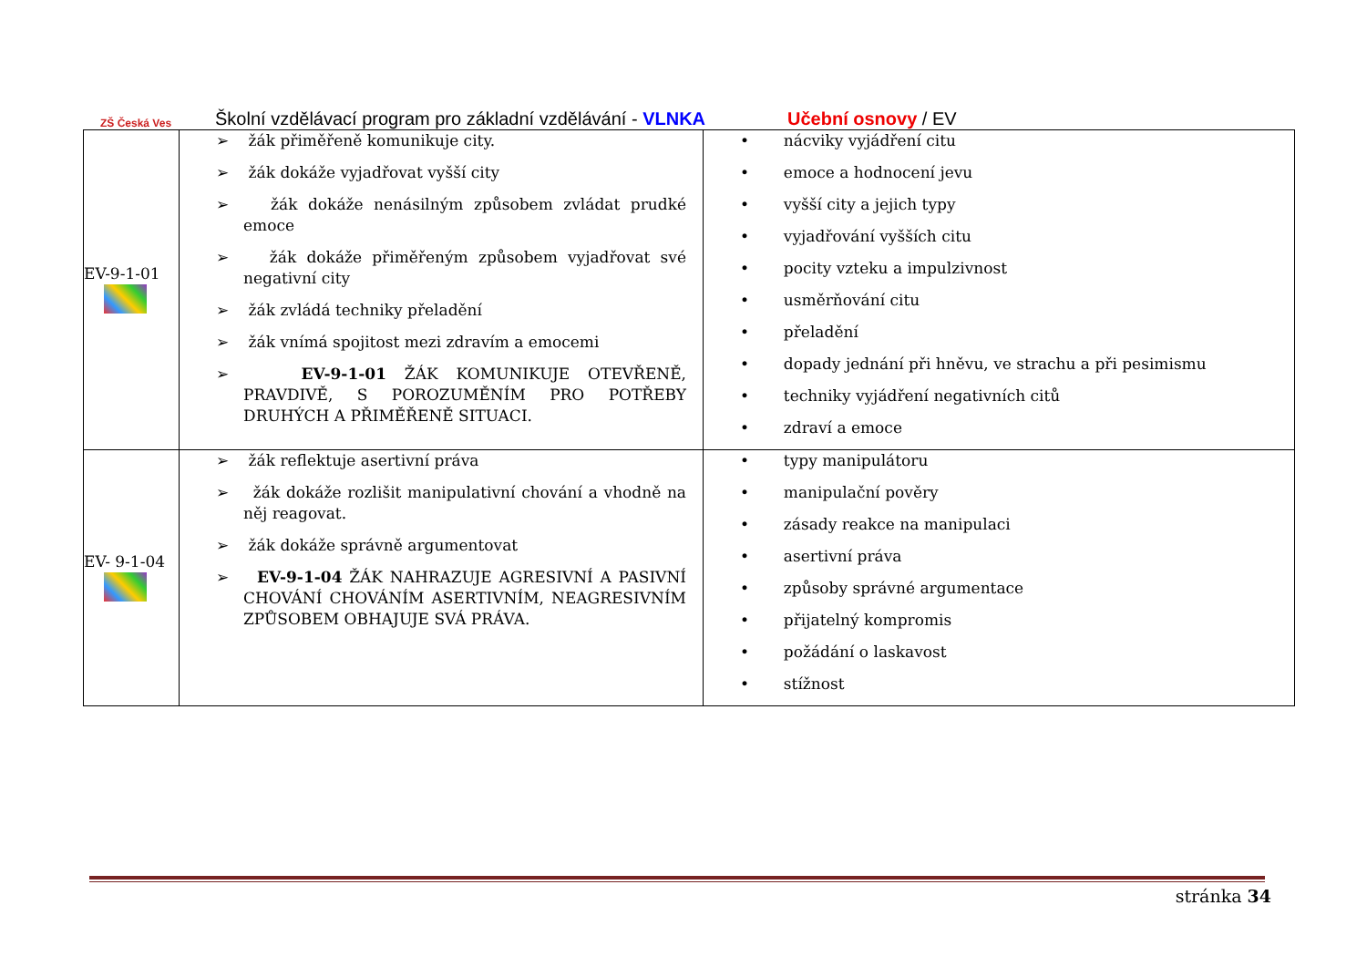ZŠ Česká Ves
Školní vzdělávací program pro základní vzdělávání - VLNKA Učební osnovy / EV
| EV-9-1-01 | ➢ žák přiměřeně komunikuje city. ➢ žák dokáže vyjadřovat vyšší city ➢ žák dokáže nenásilným způsobem zvládat prudké emoce ➢ žák dokáže přiměřeným způsobem vyjadřovat své negativní city ➢ žák zvládá techniky přeladění ➢ žák vnímá spojitost mezi zdravím a emocemi ➢ EV-9-1-01 ŽÁK KOMUNIKUJE OTEVŘENĚ, PRAVDIVĚ, S POROZUMĚNÍM PRO POTŘEBY DRUHÝCH A PŘIMĚŘENĚ SITUACI. | • nácviky vyjádření citu • emoce a hodnocení jevu • vyšší city a jejich typy • vyjadřování vyšších citu • pocity vzteku a impulzivnost • usměrňování citu • přeladění • dopady jednání při hněvu, ve strachu a při pesimismu • techniky vyjádření negativních citů • zdraví a emoce |
| EV- 9-1-04 | ➢ žák reflektuje asertivní práva ➢ žák dokáže rozlišit manipulativní chování a vhodně na něj reagovat. ➢ žák dokáže správně argumentovat ➢ EV-9-1-04 ŽÁK NAHRAZUJE AGRESIVNÍ A PASIVNÍ CHOVÁNÍ CHOVÁNÍM ASERTIVNÍM, NEAGRESIVNÍM ZPŮSOBEM OBHAJUJE SVÁ PRÁVA. | • typy manipulátoru • manipulační pověry • zásady reakce na manipulaci • asertivní práva • způsoby správné argumentace • přijatelný kompromis • požádání o laskavost • stížnost |
stránka 34